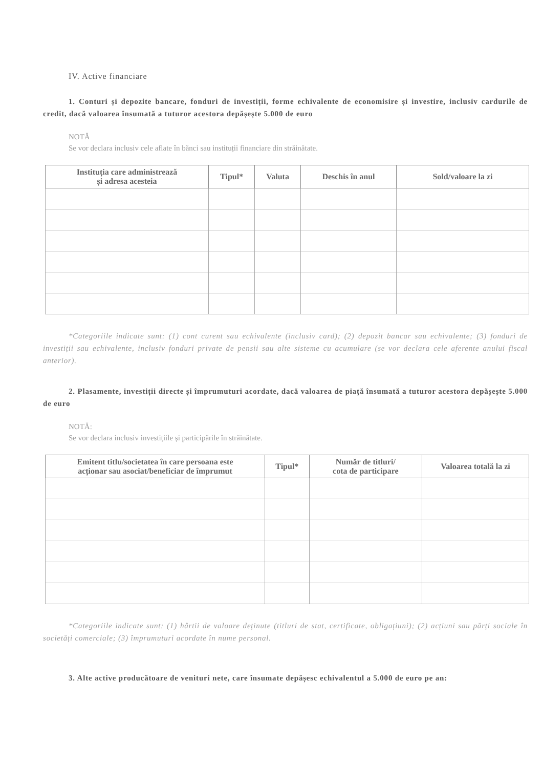IV. Active financiare
1. Conturi și depozite bancare, fonduri de investiții, forme echivalente de economisire și investire, inclusiv cardurile de credit, dacă valoarea însumată a tuturor acestora depășește 5.000 de euro
NOTĂ
Se vor declara inclusiv cele aflate în bănci sau instituții financiare din străinătate.
| Instituția care administrează și adresa acesteia | Tipul* | Valuta | Deschis în anul | Sold/valoare la zi |
| --- | --- | --- | --- | --- |
*Categoriile indicate sunt: (1) cont curent sau echivalente (inclusiv card); (2) depozit bancar sau echivalente; (3) fonduri de investiții sau echivalente, inclusiv fonduri private de pensii sau alte sisteme cu acumulare (se vor declara cele aferente anului fiscal anterior).
2. Plasamente, investiții directe și împrumuturi acordate, dacă valoarea de piață însumată a tuturor acestora depășește 5.000 de euro
NOTĂ:
Se vor declara inclusiv investițiile și participările în străinătate.
| Emitent titlu/societatea în care persoana este acționar sau asociat/beneficiar de împrumut | Tipul* | Număr de titluri/ cota de participare | Valoarea totală la zi |
| --- | --- | --- | --- |
*Categoriile indicate sunt: (1) hârtii de valoare deținute (titluri de stat, certificate, obligațiuni); (2) acțiuni sau părți sociale în societăți comerciale; (3) împrumuturi acordate în nume personal.
3. Alte active producătoare de venituri nete, care însumate depășesc echivalentul a 5.000 de euro pe an: